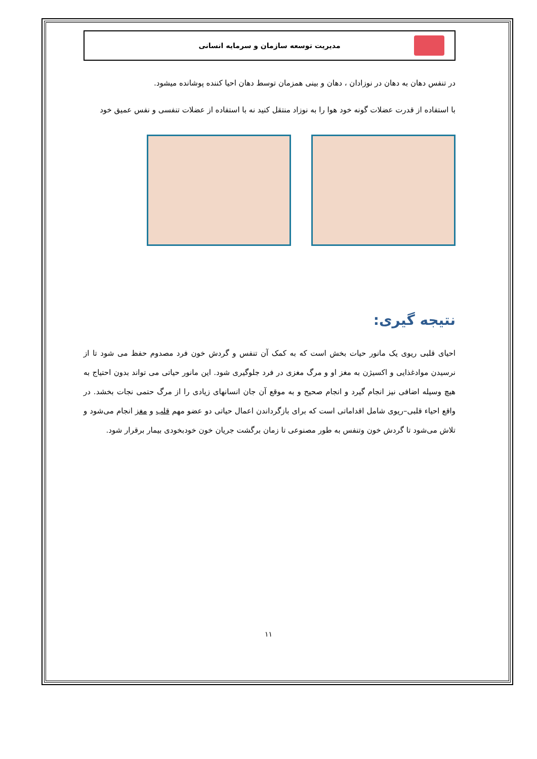مدیریت توسعه سازمان و سرمایه انسانی
در تنفس دهان به دهان در نوزادان ، دهان و بینی همزمان توسط دهان احیا کننده پوشانده میشود.
با استفاده از قدرت عضلات گونه خود هوا را به نوزاد منتقل کنید نه با استفاده از عضلات تنفسی و نفس عمیق خود
نتیجه گیری:
احیای قلبی ریوی یک مانور حیات بخش است که به کمک آن تنفس و گردش خون فرد مصدوم حفظ می شود تا از نرسیدن موادغذایی و اکسیژن به مغز او و مرگ مغزی در فرد جلوگیری شود. این مانور حیاتی می تواند بدون احتیاج به هیچ وسیله اضافی نیز انجام گیرد و انجام صحیح و به موقع آن جان انسانهای زیادی را از مرگ حتمی نجات بخشد. در واقع احیاء قلبی–ریوی شامل اقداماتی است که برای بازگرداندن اعمال حیاتی دو عضو مهم قلب و مغز انجام می‌شود و تلاش می‌شود تا گردش خون وتنفس به طور مصنوعی تا زمان برگشت جریان خون خودبخودی بیمار برقرار شود.
۱۱